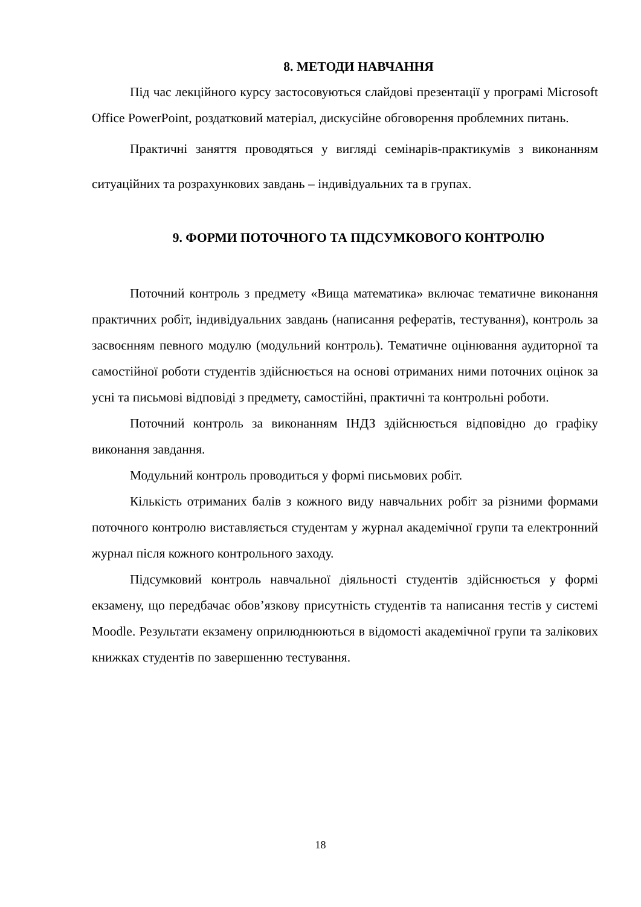8. МЕТОДИ НАВЧАННЯ
Під час лекційного курсу застосовуються слайдові презентації у програмі Microsoft Office PowerPoint, роздатковий матеріал, дискусійне обговорення проблемних питань.
Практичні заняття проводяться у вигляді семінарів-практикумів з виконанням ситуаційних та розрахункових завдань – індивідуальних та в групах.
9. ФОРМИ ПОТОЧНОГО ТА ПІДСУМКОВОГО КОНТРОЛЮ
Поточний контроль з предмету «Вища математика» включає тематичне виконання практичних робіт, індивідуальних завдань (написання рефератів, тестування), контроль за засвоєнням певного модулю (модульний контроль). Тематичне оцінювання аудиторної та самостійної роботи студентів здійснюється на основі отриманих ними поточних оцінок за усні та письмові відповіді з предмету, самостійні, практичні та контрольні роботи.
Поточний контроль за виконанням ІНДЗ здійснюється відповідно до графіку виконання завдання.
Модульний контроль проводиться у формі письмових робіт.
Кількість отриманих балів з кожного виду навчальних робіт за різними формами поточного контролю виставляється студентам у журнал академічної групи та електронний журнал після кожного контрольного заходу.
Підсумковий контроль навчальної діяльності студентів здійснюється у формі екзамену, що передбачає обов’язкову присутність студентів та написання тестів у системі Moodle. Результати екзамену оприлюднюються в відомості академічної групи та залікових книжках студентів по завершенню тестування.
18